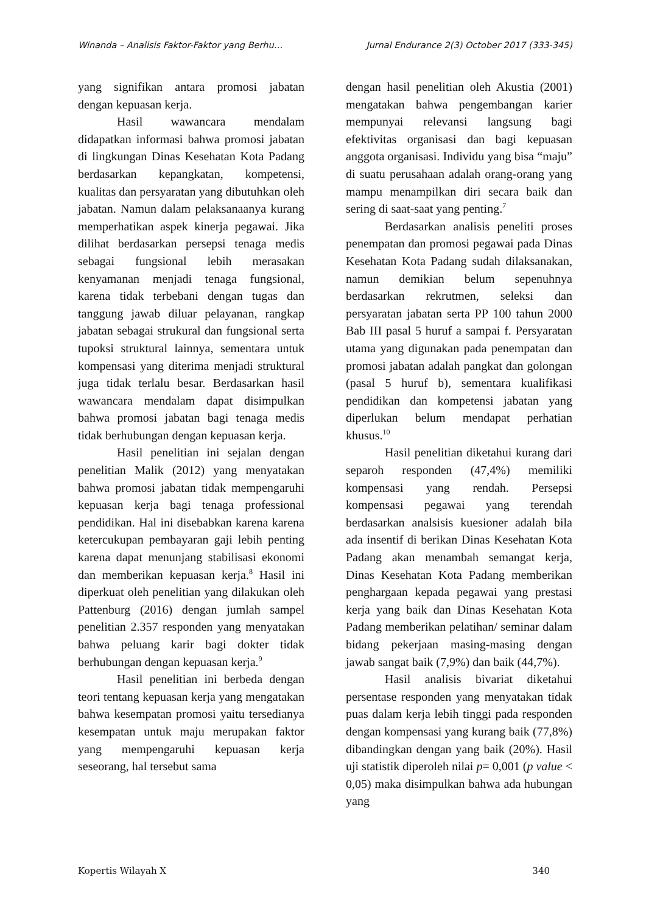Winanda – Analisis Faktor-Faktor yang Berhu… Jurnal Endurance 2(3) October 2017 (333-345)
yang signifikan antara promosi jabatan dengan kepuasan kerja.
Hasil wawancara mendalam didapatkan informasi bahwa promosi jabatan di lingkungan Dinas Kesehatan Kota Padang berdasarkan kepangkatan, kompetensi, kualitas dan persyaratan yang dibutuhkan oleh jabatan. Namun dalam pelaksanaanya kurang memperhatikan aspek kinerja pegawai. Jika dilihat berdasarkan persepsi tenaga medis sebagai fungsional lebih merasakan kenyamanan menjadi tenaga fungsional, karena tidak terbebani dengan tugas dan tanggung jawab diluar pelayanan, rangkap jabatan sebagai strukural dan fungsional serta tupoksi struktural lainnya, sementara untuk kompensasi yang diterima menjadi struktural juga tidak terlalu besar. Berdasarkan hasil wawancara mendalam dapat disimpulkan bahwa promosi jabatan bagi tenaga medis tidak berhubungan dengan kepuasan kerja.
Hasil penelitian ini sejalan dengan penelitian Malik (2012) yang menyatakan bahwa promosi jabatan tidak mempengaruhi kepuasan kerja bagi tenaga professional pendidikan. Hal ini disebabkan karena karena ketercukupan pembayaran gaji lebih penting karena dapat menunjang stabilisasi ekonomi dan memberikan kepuasan kerja.<sup>8</sup> Hasil ini diperkuat oleh penelitian yang dilakukan oleh Pattenburg (2016) dengan jumlah sampel penelitian 2.357 responden yang menyatakan bahwa peluang karir bagi dokter tidak berhubungan dengan kepuasan kerja.<sup>9</sup>
Hasil penelitian ini berbeda dengan teori tentang kepuasan kerja yang mengatakan bahwa kesempatan promosi yaitu tersedianya kesempatan untuk maju merupakan faktor yang mempengaruhi kepuasan kerja seseorang, hal tersebut sama
dengan hasil penelitian oleh Akustia (2001) mengatakan bahwa pengembangan karier mempunyai relevansi langsung bagi efektivitas organisasi dan bagi kepuasan anggota organisasi. Individu yang bisa “maju” di suatu perusahaan adalah orang-orang yang mampu menampilkan diri secara baik dan sering di saat-saat yang penting.<sup>7</sup>
Berdasarkan analisis peneliti proses penempatan dan promosi pegawai pada Dinas Kesehatan Kota Padang sudah dilaksanakan, namun demikian belum sepenuhnya berdasarkan rekrutmen, seleksi dan persyaratan jabatan serta PP 100 tahun 2000 Bab III pasal 5 huruf a sampai f. Persyaratan utama yang digunakan pada penempatan dan promosi jabatan adalah pangkat dan golongan (pasal 5 huruf b), sementara kualifikasi pendidikan dan kompetensi jabatan yang diperlukan belum mendapat perhatian khusus.<sup>10</sup>
Hasil penelitian diketahui kurang dari separoh responden (47,4%) memiliki kompensasi yang rendah. Persepsi kompensasi pegawai yang terendah berdasarkan analsisis kuesioner adalah bila ada insentif di berikan Dinas Kesehatan Kota Padang akan menambah semangat kerja, Dinas Kesehatan Kota Padang memberikan penghargaan kepada pegawai yang prestasi kerja yang baik dan Dinas Kesehatan Kota Padang memberikan pelatihan/ seminar dalam bidang pekerjaan masing-masing dengan jawab sangat baik (7,9%) dan baik (44,7%).
Hasil analisis bivariat diketahui persentase responden yang menyatakan tidak puas dalam kerja lebih tinggi pada responden dengan kompensasi yang kurang baik (77,8%) dibandingkan dengan yang baik (20%). Hasil uji statistik diperoleh nilai p= 0,001 (p value < 0,05) maka disimpulkan bahwa ada hubungan yang
Kopertis Wilayah X 340